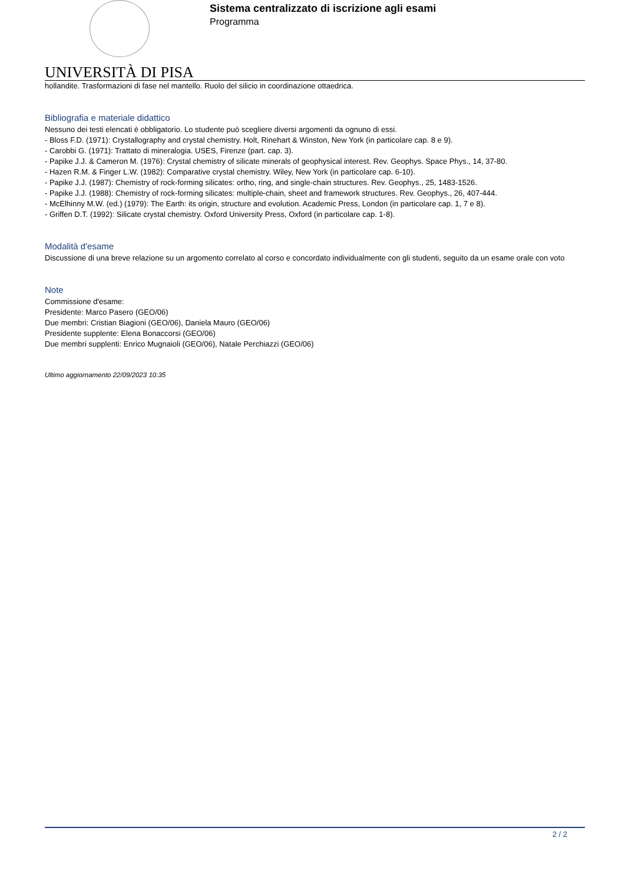Sistema centralizzato di iscrizione agli esami
Programma
UNIVERSITÀ DI PISA
hollandite. Trasformazioni di fase nel mantello. Ruolo del silicio in coordinazione ottaedrica.
Bibliografia e materiale didattico
Nessuno dei testi elencati è obbligatorio. Lo studente può scegliere diversi argomenti da ognuno di essi.
- Bloss F.D. (1971): Crystallography and crystal chemistry. Holt, Rinehart & Winston, New York (in particolare cap. 8 e 9).
- Carobbi G. (1971): Trattato di mineralogia. USES, Firenze (part. cap. 3).
- Papike J.J. & Cameron M. (1976): Crystal chemistry of silicate minerals of geophysical interest. Rev. Geophys. Space Phys., 14, 37-80.
- Hazen R.M. & Finger L.W. (1982): Comparative crystal chemistry. Wiley, New York (in particolare cap. 6-10).
- Papike J.J. (1987): Chemistry of rock-forming silicates: ortho, ring, and single-chain structures. Rev. Geophys., 25, 1483-1526.
- Papike J.J. (1988): Chemistry of rock-forming silicates: multiple-chain, sheet and framework structures. Rev. Geophys., 26, 407-444.
- McElhinny M.W. (ed.) (1979): The Earth: its origin, structure and evolution. Academic Press, London (in particolare cap. 1, 7 e 8).
- Griffen D.T. (1992): Silicate crystal chemistry. Oxford University Press, Oxford (in particolare cap. 1-8).
Modalità d'esame
Discussione di una breve relazione su un argomento correlato al corso e concordato individualmente con gli studenti, seguito da un esame orale con voto
Note
Commissione d'esame:
Presidente: Marco Pasero (GEO/06)
Due membri: Cristian Biagioni (GEO/06), Daniela Mauro (GEO/06)
Presidente supplente: Elena Bonaccorsi (GEO/06)
Due membri supplenti: Enrico Mugnaioli (GEO/06), Natale Perchiazzi (GEO/06)
Ultimo aggiornamento 22/09/2023 10:35
2 / 2